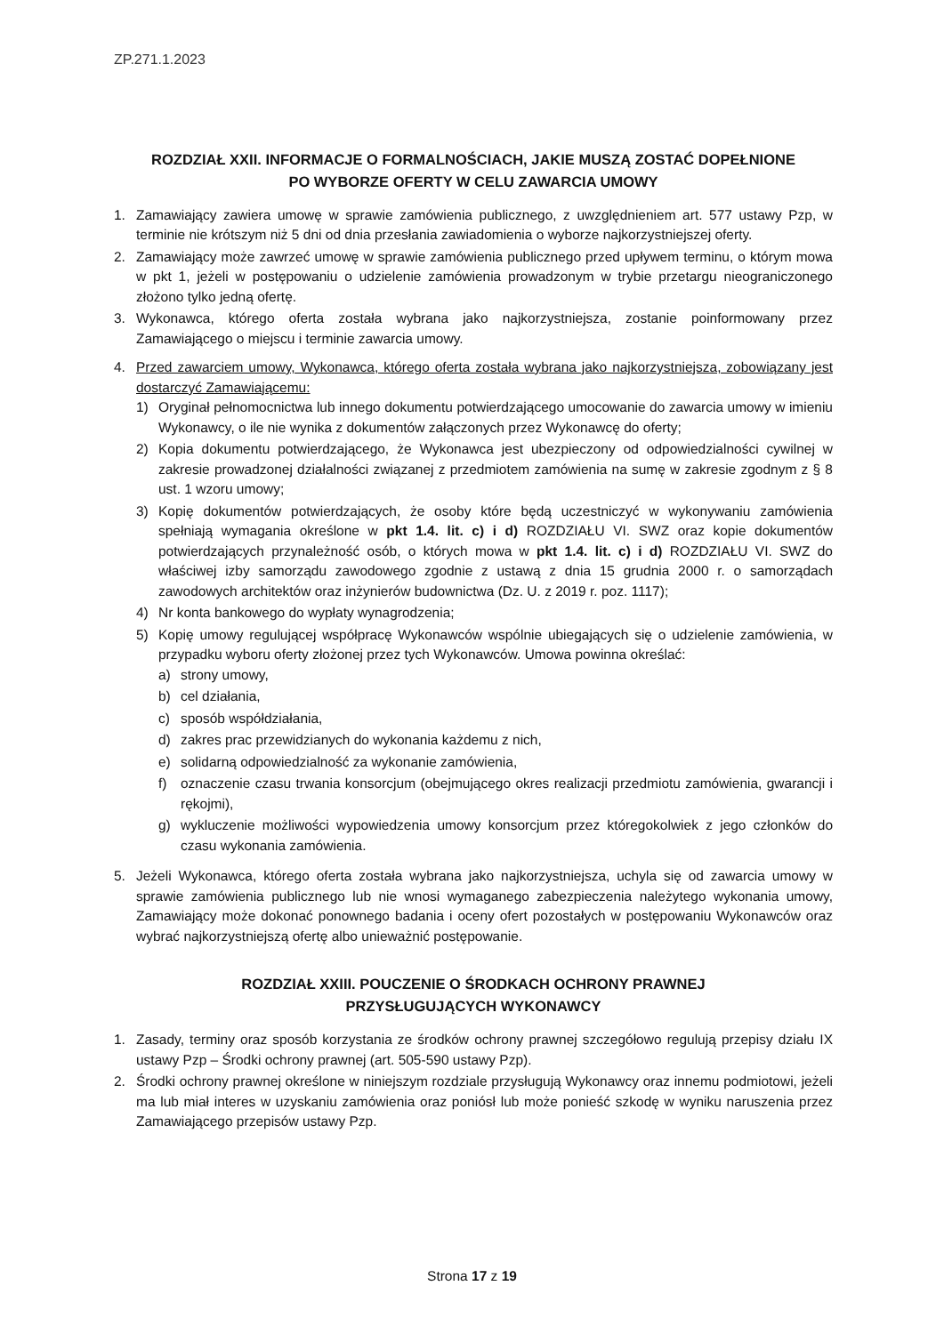ZP.271.1.2023
ROZDZIAŁ XXII. INFORMACJE O FORMALNOŚCIACH, JAKIE MUSZĄ ZOSTAĆ DOPEŁNIONE
PO WYBORZE OFERTY W CELU ZAWARCIA UMOWY
1. Zamawiający zawiera umowę w sprawie zamówienia publicznego, z uwzględnieniem art. 577 ustawy Pzp, w terminie nie krótszym niż 5 dni od dnia przesłania zawiadomienia o wyborze najkorzystniejszej oferty.
2. Zamawiający może zawrzeć umowę w sprawie zamówienia publicznego przed upływem terminu, o którym mowa w pkt 1, jeżeli w postępowaniu o udzielenie zamówienia prowadzonym w trybie przetargu nieograniczonego złożono tylko jedną ofertę.
3. Wykonawca, którego oferta została wybrana jako najkorzystniejsza, zostanie poinformowany przez Zamawiającego o miejscu i terminie zawarcia umowy.
4. Przed zawarciem umowy, Wykonawca, którego oferta została wybrana jako najkorzystniejsza, zobowiązany jest dostarczyć Zamawiającemu:
1) Oryginał pełnomocnictwa lub innego dokumentu potwierdzającego umocowanie do zawarcia umowy w imieniu Wykonawcy, o ile nie wynika z dokumentów załączonych przez Wykonawcę do oferty;
2) Kopia dokumentu potwierdzającego, że Wykonawca jest ubezpieczony od odpowiedzialności cywilnej w zakresie prowadzonej działalności związanej z przedmiotem zamówienia na sumę w zakresie zgodnym z § 8 ust. 1 wzoru umowy;
3) Kopię dokumentów potwierdzających, że osoby które będą uczestniczyć w wykonywaniu zamówienia spełniają wymagania określone w pkt 1.4. lit. c) i d) ROZDZIAŁU VI. SWZ oraz kopie dokumentów potwierdzających przynależność osób, o których mowa w pkt 1.4. lit. c) i d) ROZDZIAŁU VI. SWZ do właściwej izby samorządu zawodowego zgodnie z ustawą z dnia 15 grudnia 2000 r. o samorządach zawodowych architektów oraz inżynierów budownictwa (Dz. U. z 2019 r. poz. 1117);
4) Nr konta bankowego do wypłaty wynagrodzenia;
5) Kopię umowy regulującej współpracę Wykonawców wspólnie ubiegających się o udzielenie zamówienia, w przypadku wyboru oferty złożonej przez tych Wykonawców. Umowa powinna określać:
a) strony umowy,
b) cel działania,
c) sposób współdziałania,
d) zakres prac przewidzianych do wykonania każdemu z nich,
e) solidarną odpowiedzialność za wykonanie zamówienia,
f) oznaczenie czasu trwania konsorcjum (obejmującego okres realizacji przedmiotu zamówienia, gwarancji i rękojmi),
g) wykluczenie możliwości wypowiedzenia umowy konsorcjum przez któregokolwiek z jego członków do czasu wykonania zamówienia.
5. Jeżeli Wykonawca, którego oferta została wybrana jako najkorzystniejsza, uchyla się od zawarcia umowy w sprawie zamówienia publicznego lub nie wnosi wymaganego zabezpieczenia należytego wykonania umowy, Zamawiający może dokonać ponownego badania i oceny ofert pozostałych w postępowaniu Wykonawców oraz wybrać najkorzystniejszą ofertę albo unieważnić postępowanie.
ROZDZIAŁ XXIII. POUCZENIE O ŚRODKACH OCHRONY PRAWNEJ
PRZYSŁUGUJĄCYCH WYKONAWCY
1. Zasady, terminy oraz sposób korzystania ze środków ochrony prawnej szczegółowo regulują przepisy działu IX ustawy Pzp – Środki ochrony prawnej (art. 505-590 ustawy Pzp).
2. Środki ochrony prawnej określone w niniejszym rozdziale przysługują Wykonawcy oraz innemu podmiotowi, jeżeli ma lub miał interes w uzyskaniu zamówienia oraz poniósł lub może ponieść szkodę w wyniku naruszenia przez Zamawiającego przepisów ustawy Pzp.
Strona 17 z 19